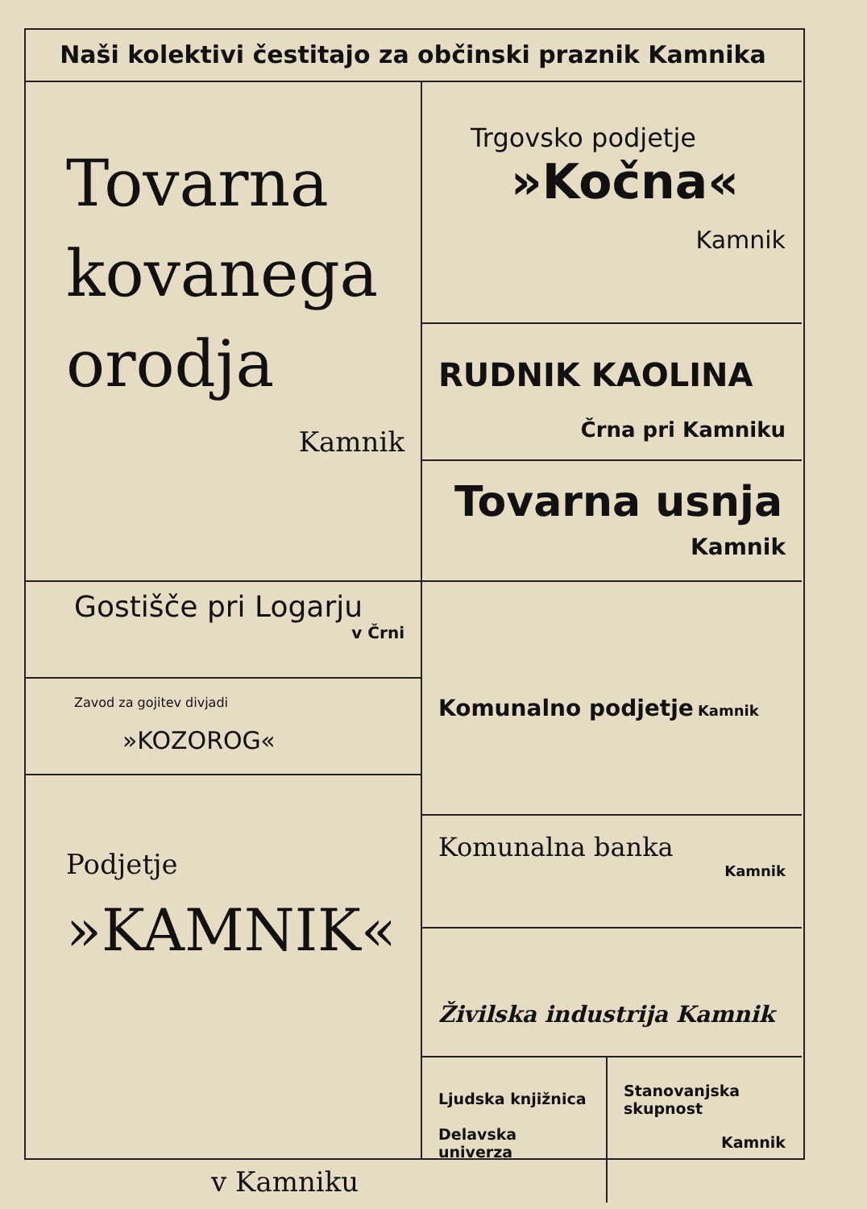Naši kolektivi čestitajo za občinski praznik Kamnika
Tovarna
kovanega
orodja
Kamnik
Gostišče pri Logarju
v Črni
Zavod za gojitev divjadi
»KOZOROG«
Podjetje
»KAMNIK«
v Kamniku
Trgovsko podjetje
»Kočna«
Kamnik
RUDNIK KAOLINA
Črna pri Kamniku
Tovarna usnja
Kamnik
Komunalno podjetje Kamnik
Komunalna banka
Kamnik
Živilska industrija Kamnik
Ljudska knjižnica
Delavska univerza
Stanovanjska
skupnost
Kamnik